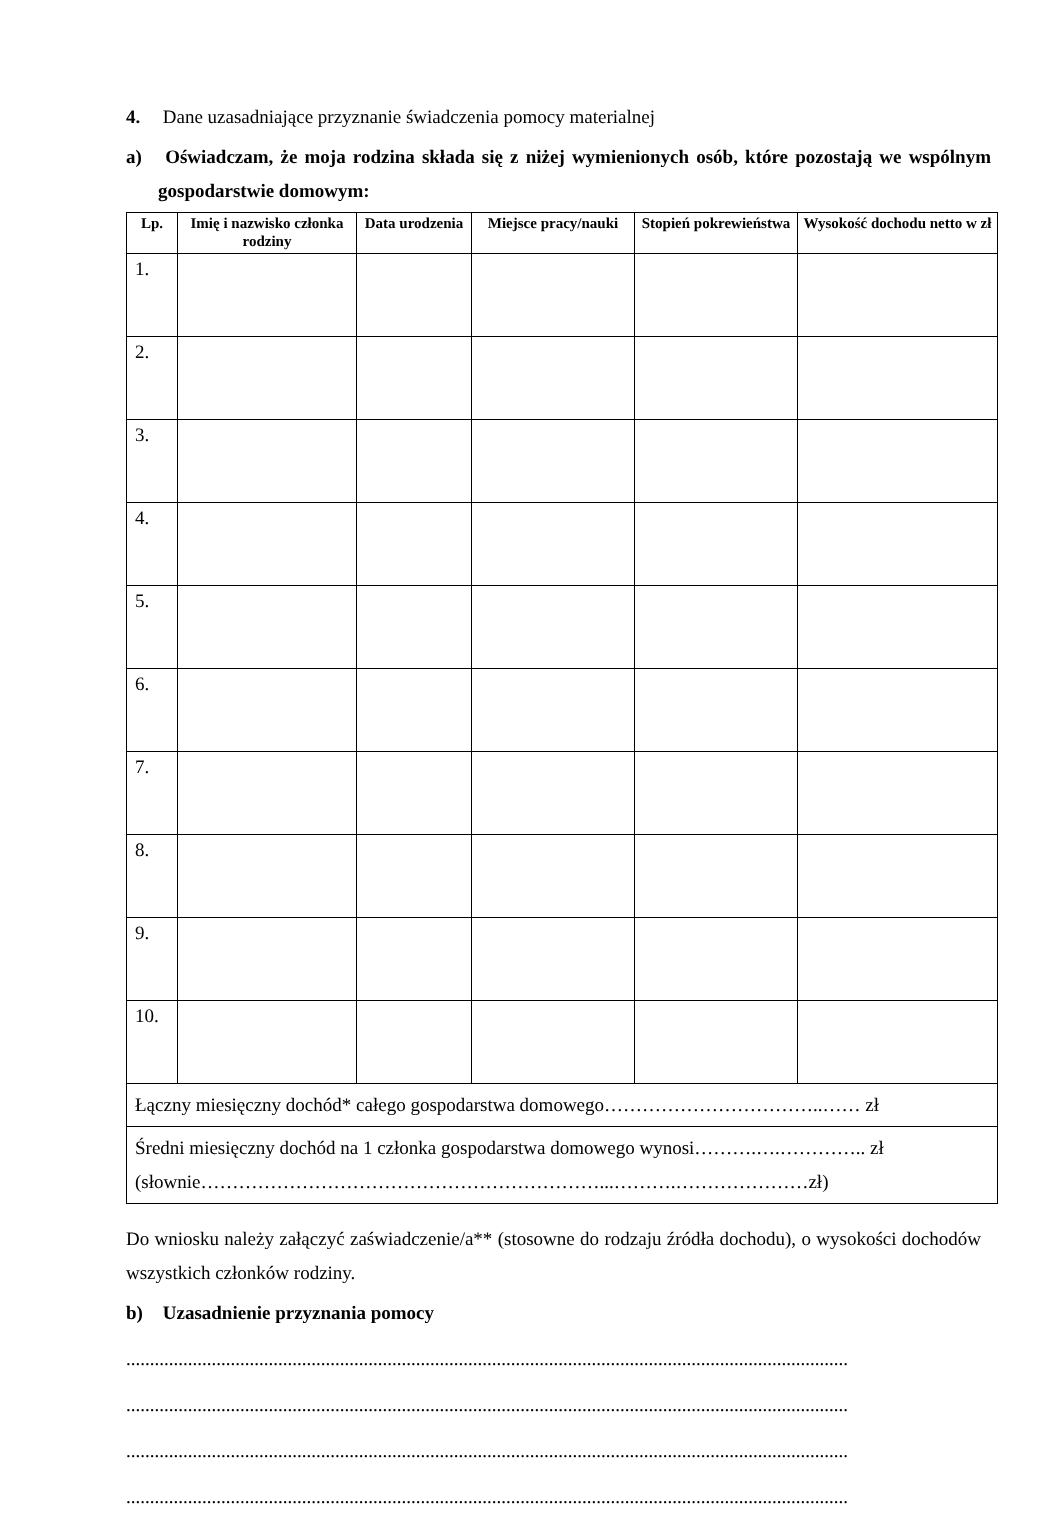4. Dane uzasadniające przyznanie świadczenia pomocy materialnej
a) Oświadczam, że moja rodzina składa się z niżej wymienionych osób, które pozostają we wspólnym gospodarstwie domowym:
| Lp. | Imię i nazwisko członka rodziny | Data urodzenia | Miejsce pracy/nauki | Stopień pokrewieństwa | Wysokość dochodu netto w zł |
| --- | --- | --- | --- | --- | --- |
| 1. | | | | | |
| 2. | | | | | |
| 3. | | | | | |
| 4. | | | | | |
| 5. | | | | | |
| 6. | | | | | |
| 7. | | | | | |
| 8. | | | | | |
| 9. | | | | | |
| 10. | | | | | |
| Łączny miesięczny dochód* całego gospodarstwa domowego……………………………..…… zł | | | | | |
| Średni miesięczny dochód na 1 członka gospodarstwa domowego wynosi……….….………….. zł (słownie………………………………………………………...……….…………………zł) | | | | | |
Do wniosku należy załączyć zaświadczenie/a** (stosowne do rodzaju źródła dochodu), o wysokości dochodów wszystkich członków rodziny.
b) Uzasadnienie przyznania pomocy
........................................................................................................................................................
........................................................................................................................................................
........................................................................................................................................................
........................................................................................................................................................